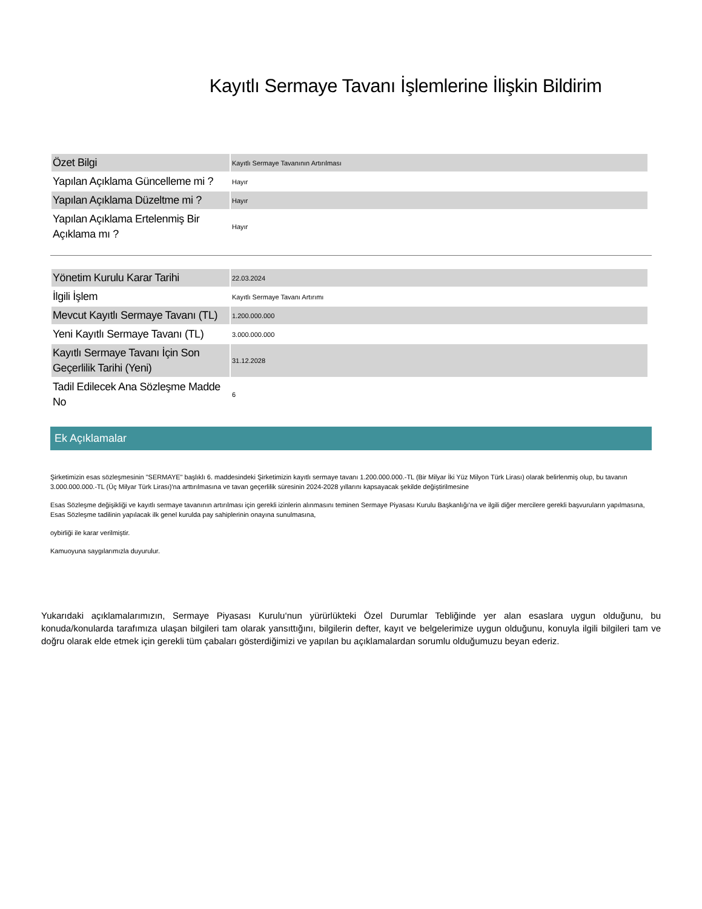Kayıtlı Sermaye Tavanı İşlemlerine İlişkin Bildirim
| Özet Bilgi | Kayıtlı Sermaye Tavanının Artırılması |
| Yapılan Açıklama Güncelleme mi ? | Hayır |
| Yapılan Açıklama Düzeltme mi ? | Hayır |
| Yapılan Açıklama Ertelenmiş Bir Açıklama mı ? | Hayır |
| Yönetim Kurulu Karar Tarihi | 22.03.2024 |
| İlgili İşlem | Kayıtlı Sermaye Tavanı Artırımı |
| Mevcut Kayıtlı Sermaye Tavanı (TL) | 1.200.000.000 |
| Yeni Kayıtlı Sermaye Tavanı (TL) | 3.000.000.000 |
| Kayıtlı Sermaye Tavanı İçin Son Geçerlilik Tarihi (Yeni) | 31.12.2028 |
| Tadil Edilecek Ana Sözleşme Madde No | 6 |
Ek Açıklamalar
Şirketimizin esas sözleşmesinin "SERMAYE" başlıklı 6. maddesindeki Şirketimizin kayıtlı sermaye tavanı 1.200.000.000.-TL (Bir Milyar İki Yüz Milyon Türk Lirası) olarak belirlenmiş olup, bu tavanın 3.000.000.000.-TL (Üç Milyar Türk Lirası)'na arttırılmasına ve tavan geçerlilik süresinin 2024-2028 yıllarını kapsayacak şekilde değiştirilmesine
Esas Sözleşme değişikliği ve kayıtlı sermaye tavanının artırılması için gerekli izinlerin alınmasını teminen Sermaye Piyasası Kurulu Başkanlığı'na ve ilgili diğer mercilere gerekli başvuruların yapılmasına, Esas Sözleşme tadilinin yapılacak ilk genel kurulda pay sahiplerinin onayına sunulmasına,
oybirliği ile karar verilmiştir.
Kamuoyuna saygılarımızla duyurulur.
Yukarıdaki açıklamalarımızın, Sermaye Piyasası Kurulu‘nun yürürlükteki Özel Durumlar Tebliğinde yer alan esaslara uygun olduğunu, bu konuda/konularda tarafımıza ulaşan bilgileri tam olarak yansıttığını, bilgilerin defter, kayıt ve belgelerimize uygun olduğunu, konuyla ilgili bilgileri tam ve doğru olarak elde etmek için gerekli tüm çabaları gösterdiğimizi ve yapılan bu açıklamalardan sorumlu olduğumuzu beyan ederiz.